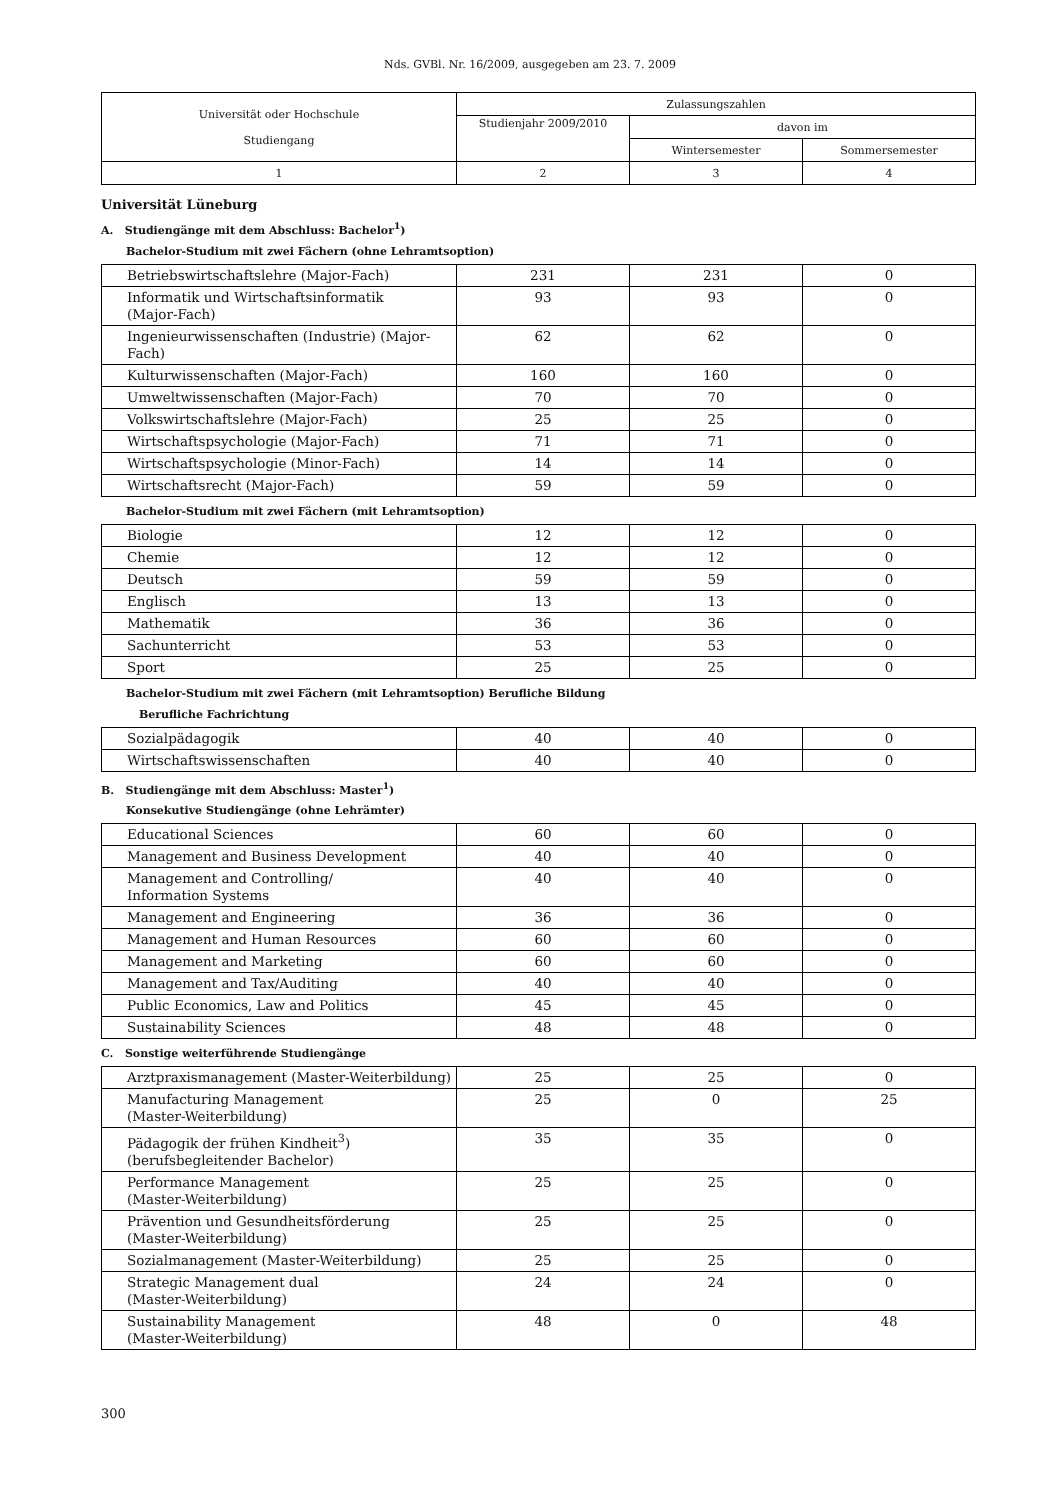Nds. GVBl. Nr. 16/2009, ausgegeben am 23. 7. 2009
| Universität oder Hochschule Studiengang | Zulassungszahlen | | |
| | Studienjahr 2009/2010 | davon im | |
| | | Wintersemester | Sommersemester |
| 1 | 2 | 3 | 4 |
Universität Lüneburg
A. Studiengänge mit dem Abschluss: Bachelor<sup>1</sup>)
Bachelor-Studium mit zwei Fächern (ohne Lehramtsoption)
| Betriebswirtschaftslehre (Major-Fach) | 231 | 231 | 0 |
| Informatik und Wirtschaftsinformatik (Major-Fach) | 93 | 93 | 0 |
| Ingenieurwissenschaften (Industrie) (Major-Fach) | 62 | 62 | 0 |
| Kulturwissenschaften (Major-Fach) | 160 | 160 | 0 |
| Umweltwissenschaften (Major-Fach) | 70 | 70 | 0 |
| Volkswirtschaftslehre (Major-Fach) | 25 | 25 | 0 |
| Wirtschaftspsychologie (Major-Fach) | 71 | 71 | 0 |
| Wirtschaftspsychologie (Minor-Fach) | 14 | 14 | 0 |
| Wirtschaftsrecht (Major-Fach) | 59 | 59 | 0 |
Bachelor-Studium mit zwei Fächern (mit Lehramtsoption)
| Biologie | 12 | 12 | 0 |
| Chemie | 12 | 12 | 0 |
| Deutsch | 59 | 59 | 0 |
| Englisch | 13 | 13 | 0 |
| Mathematik | 36 | 36 | 0 |
| Sachunterricht | 53 | 53 | 0 |
| Sport | 25 | 25 | 0 |
Bachelor-Studium mit zwei Fächern (mit Lehramtsoption) Berufliche Bildung
Berufliche Fachrichtung
| Sozialpädagogik | 40 | 40 | 0 |
| Wirtschaftswissenschaften | 40 | 40 | 0 |
B. Studiengänge mit dem Abschluss: Master<sup>1</sup>)
Konsekutive Studiengänge (ohne Lehrämter)
| Educational Sciences | 60 | 60 | 0 |
| Management and Business Development | 40 | 40 | 0 |
| Management and Controlling/ Information Systems | 40 | 40 | 0 |
| Management and Engineering | 36 | 36 | 0 |
| Management and Human Resources | 60 | 60 | 0 |
| Management and Marketing | 60 | 60 | 0 |
| Management and Tax/Auditing | 40 | 40 | 0 |
| Public Economics, Law and Politics | 45 | 45 | 0 |
| Sustainability Sciences | 48 | 48 | 0 |
C. Sonstige weiterführende Studiengänge
| Arztpraxismanagement (Master-Weiterbildung) | 25 | 25 | 0 |
| Manufacturing Management (Master-Weiterbildung) | 25 | 0 | 25 |
| Pädagogik der frühen Kindheit<sup>3</sup>) (berufsbegleitender Bachelor) | 35 | 35 | 0 |
| Performance Management (Master-Weiterbildung) | 25 | 25 | 0 |
| Prävention und Gesundheitsförderung (Master-Weiterbildung) | 25 | 25 | 0 |
| Sozialmanagement (Master-Weiterbildung) | 25 | 25 | 0 |
| Strategic Management dual (Master-Weiterbildung) | 24 | 24 | 0 |
| Sustainability Management (Master-Weiterbildung) | 48 | 0 | 48 |
300